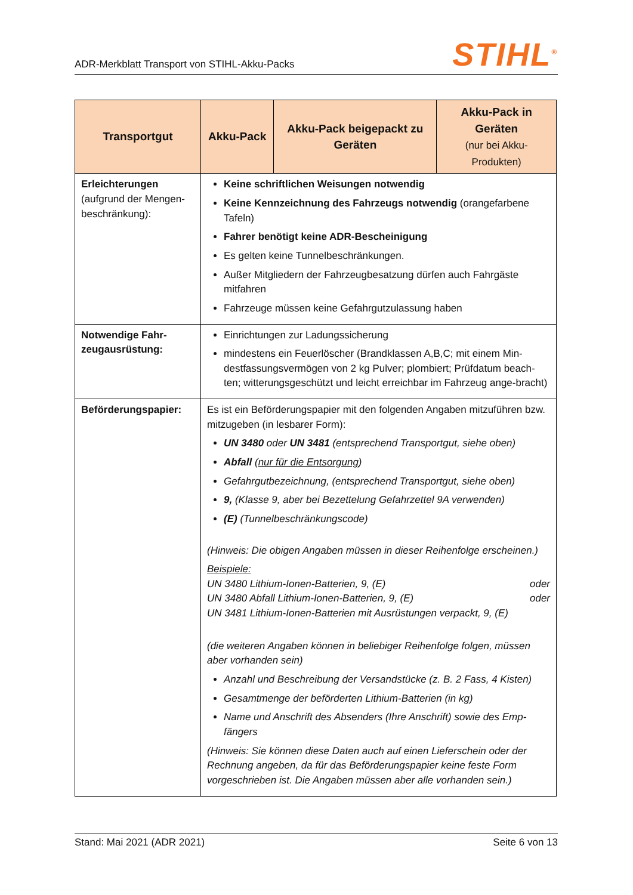ADR-Merkblatt Transport von STIHL-Akku-Packs
STIHL<sup>®</sup>
| Transportgut | Akku-Pack | Akku-Pack beigepackt zu Geräten | Akku-Pack in Geräten (nur bei Akku-Produkten) |
| --- | --- | --- | --- |
| Erleichterungen (aufgrund der Mengen-beschränkung): | Keine schriftlichen Weisungen notwendig Keine Kennzeichnung des Fahrzeugs notwendig (orangefarbene Tafeln) Fahrer benötigt keine ADR-Bescheinigung Es gelten keine Tunnelbeschränkungen. Außer Mitgliedern der Fahrzeugbesatzung dürfen auch Fahrgäste mitfahren Fahrzeuge müssen keine Gefahrgutzulassung haben | | |
| Notwendige Fahr-zeugausrüstung: | Einrichtungen zur Ladungssicherung mindestens ein Feuerlöscher (Brandklassen A,B,C; mit einem Min-destfassungsvermögen von 2 kg Pulver; plombiert; Prüfdatum beach-ten; witterungsgeschützt und leicht erreichbar im Fahrzeug ange-bracht) | | |
| Beförderungspapier: | Es ist ein Beförderungspapier mit den folgenden Angaben mitzuführen bzw. mitzugeben (in lesbarer Form): UN 3480 oder UN 3481 (entsprechend Transportgut, siehe oben) Abfall ( nur für die Entsorgung ) Gefahrgutbezeichnung, (entsprechend Transportgut, siehe oben) 9, (Klasse 9, aber bei Bezettelung Gefahrzettel 9A verwenden) (E) (Tunnelbeschränkungscode) (Hinweis: Die obigen Angaben müssen in dieser Reihenfolge erscheinen.) Beispiele: UN 3480 Lithium-Ionen-Batterien, 9, (E) oder UN 3480 Abfall Lithium-Ionen-Batterien, 9, (E) oder UN 3481 Lithium-Ionen-Batterien mit Ausrüstungen verpackt, 9, (E) (die weiteren Angaben können in beliebiger Reihenfolge folgen, müssen aber vorhanden sein) Anzahl und Beschreibung der Versandstücke (z. B. 2 Fass, 4 Kisten) Gesamtmenge der beförderten Lithium-Batterien (in kg) Name und Anschrift des Absenders (Ihre Anschrift) sowie des Emp-fängers (Hinweis: Sie können diese Daten auch auf einen Lieferschein oder der Rechnung angeben, da für das Beförderungspapier keine feste Form vorgeschrieben ist. Die Angaben müssen aber alle vorhanden sein.) | | |
Stand: Mai 2021 (ADR 2021) Seite 6 von 13